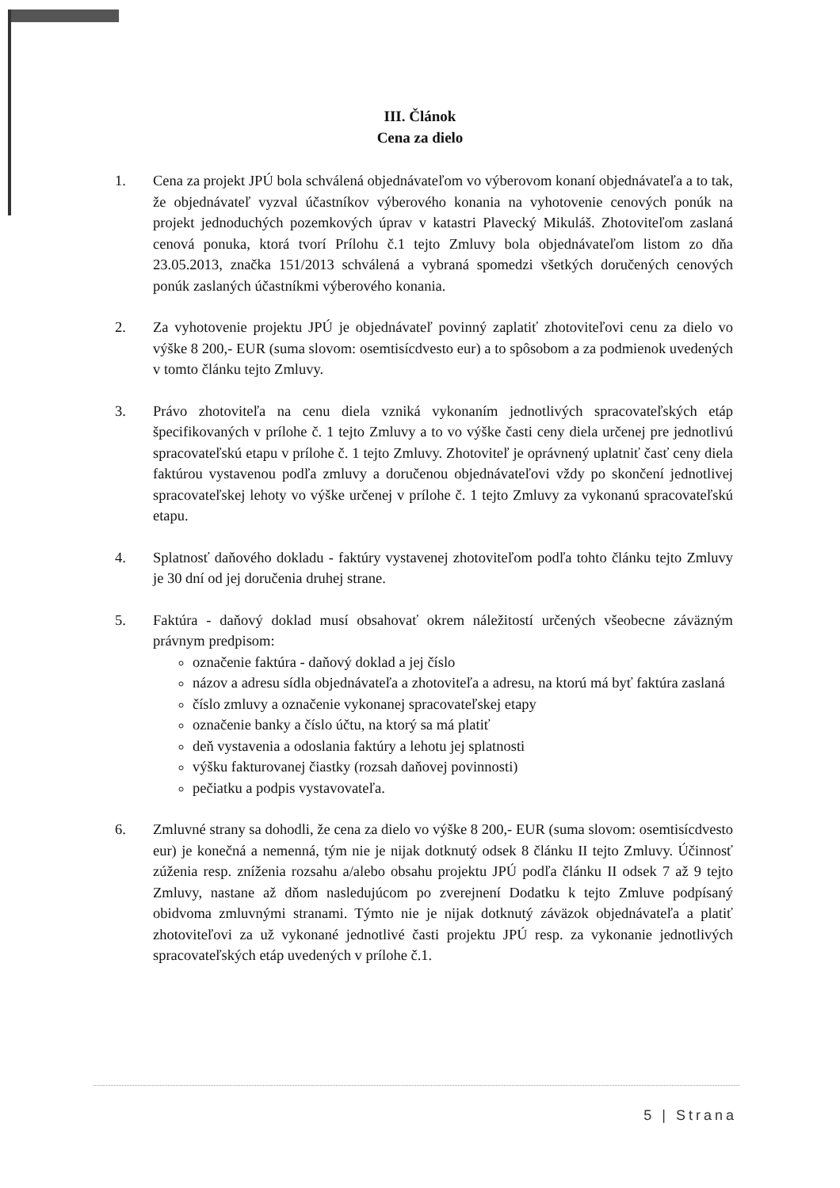III. Článok
Cena za dielo
1. Cena za projekt JPÚ bola schválená objednávateľom vo výberovom konaní objednávateľa a to tak, že objednávateľ vyzval účastníkov výberového konania na vyhotovenie cenových ponúk na projekt jednoduchých pozemkových úprav v katastri Plavecký Mikuláš. Zhotoviteľom zaslaná cenová ponuka, ktorá tvorí Prílohu č.1 tejto Zmluvy bola objednávateľom listom zo dňa 23.05.2013, značka 151/2013 schválená a vybraná spomedzi všetkých doručených cenových ponúk zaslaných účastníkmi výberového konania.
2. Za vyhotovenie projektu JPÚ je objednávateľ povinný zaplatiť zhotoviteľovi cenu za dielo vo výške 8 200,- EUR (suma slovom: osemtisícdvesto eur) a to spôsobom a za podmienok uvedených v tomto článku tejto Zmluvy.
3. Právo zhotoviteľa na cenu diela vzniká vykonaním jednotlivých spracovateľských etáp špecifikovaných v prílohe č. 1 tejto Zmluvy a to vo výške časti ceny diela určenej pre jednotlivú spracovateľskú etapu v prílohe č. 1 tejto Zmluvy. Zhotoviteľ je oprávnený uplatniť časť ceny diela faktúrou vystavenou podľa zmluvy a doručenou objednávateľovi vždy po skončení jednotlivej spracovateľskej lehoty vo výške určenej v prílohe č. 1 tejto Zmluvy za vykonanú spracovateľskú etapu.
4. Splatnosť daňového dokladu - faktúry vystavenej zhotoviteľom podľa tohto článku tejto Zmluvy je 30 dní od jej doručenia druhej strane.
5. Faktúra - daňový doklad musí obsahovať okrem náležitostí určených všeobecne záväzným právnym predpisom:
označenie faktúra - daňový doklad a jej číslo
názov a adresu sídla objednávateľa a zhotoviteľa a adresu, na ktorú má byť faktúra zaslaná
číslo zmluvy a označenie vykonanej spracovateľskej etapy
označenie banky a číslo účtu, na ktorý sa má platiť
deň vystavenia a odoslania faktúry a lehotu jej splatnosti
výšku fakturovanej čiastky (rozsah daňovej povinnosti)
pečiatku a podpis vystavovateľa.
6. Zmluvné strany sa dohodli, že cena za dielo vo výške 8 200,- EUR (suma slovom: osemtisícdvesto eur) je konečná a nemenná, tým nie je nijak dotknutý odsek 8 článku II tejto Zmluvy. Účinnosť zúženia resp. zníženia rozsahu a/alebo obsahu projektu JPÚ podľa článku II odsek 7 až 9 tejto Zmluvy, nastane až dňom nasledujúcom po zverejnení Dodatku k tejto Zmluve podpísaný obidvoma zmluvnými stranami. Týmto nie je nijak dotknutý záväzok objednávateľa a platiť zhotoviteľovi za už vykonané jednotlivé časti projektu JPÚ resp. za vykonanie jednotlivých spracovateľských etáp uvedených v prílohe č.1.
5 | Strana